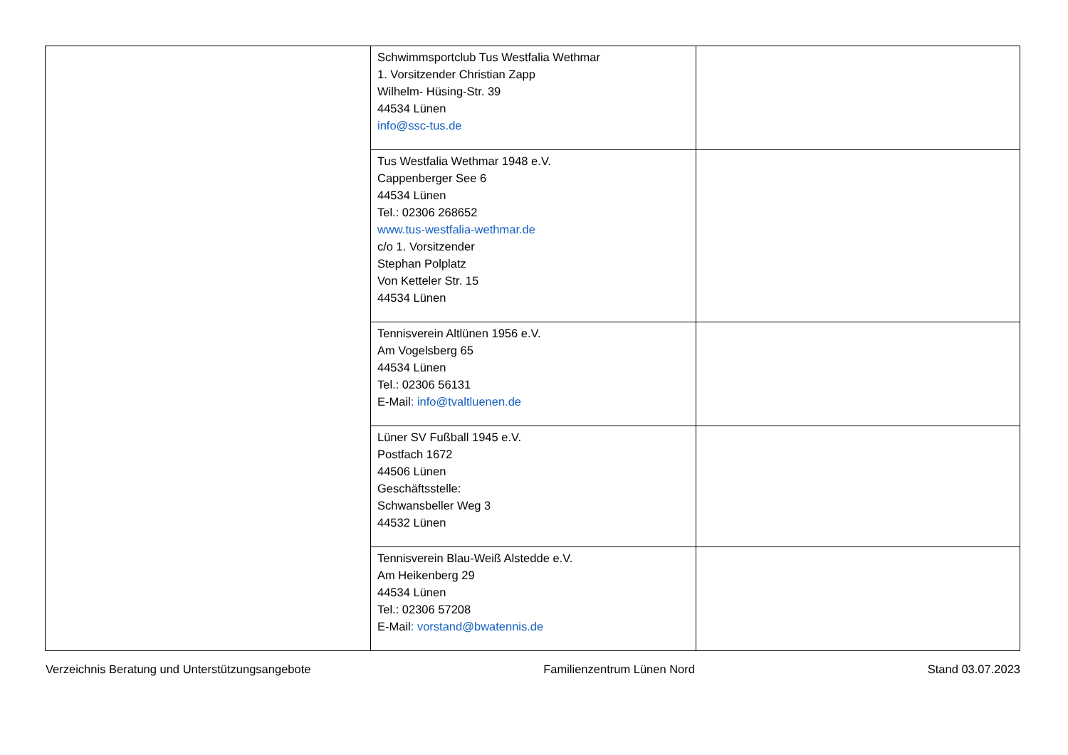| | Schwimmsportclub Tus Westfalia Wethmar 1. Vorsitzender Christian Zapp Wilhelm- Hüsing-Str. 39 44534 Lünen info@ssc-tus.de | |
| | Tus Westfalia Wethmar 1948 e.V. Cappenberger See 6 44534 Lünen Tel.: 02306 268652 www.tus-westfalia-wethmar.de c/o 1. Vorsitzender Stephan Polplatz Von Ketteler Str. 15 44534 Lünen | |
| | Tennisverein Altlünen 1956 e.V. Am Vogelsberg 65 44534 Lünen Tel.: 02306 56131 E-Mail : info@tvaltluenen.de | |
| | Lüner SV Fußball 1945 e.V. Postfach 1672 44506 Lünen Geschäftsstelle: Schwansbeller Weg 3 44532 Lünen | |
| | Tennisverein Blau-Weiß Alstedde e.V. Am Heikenberg 29 44534 Lünen Tel.: 02306 57208 E-Mail : vorstand@bwatennis.de | |
Verzeichnis Beratung und Unterstützungsangebote Familienzentrum Lünen Nord Stand 03.07.2023